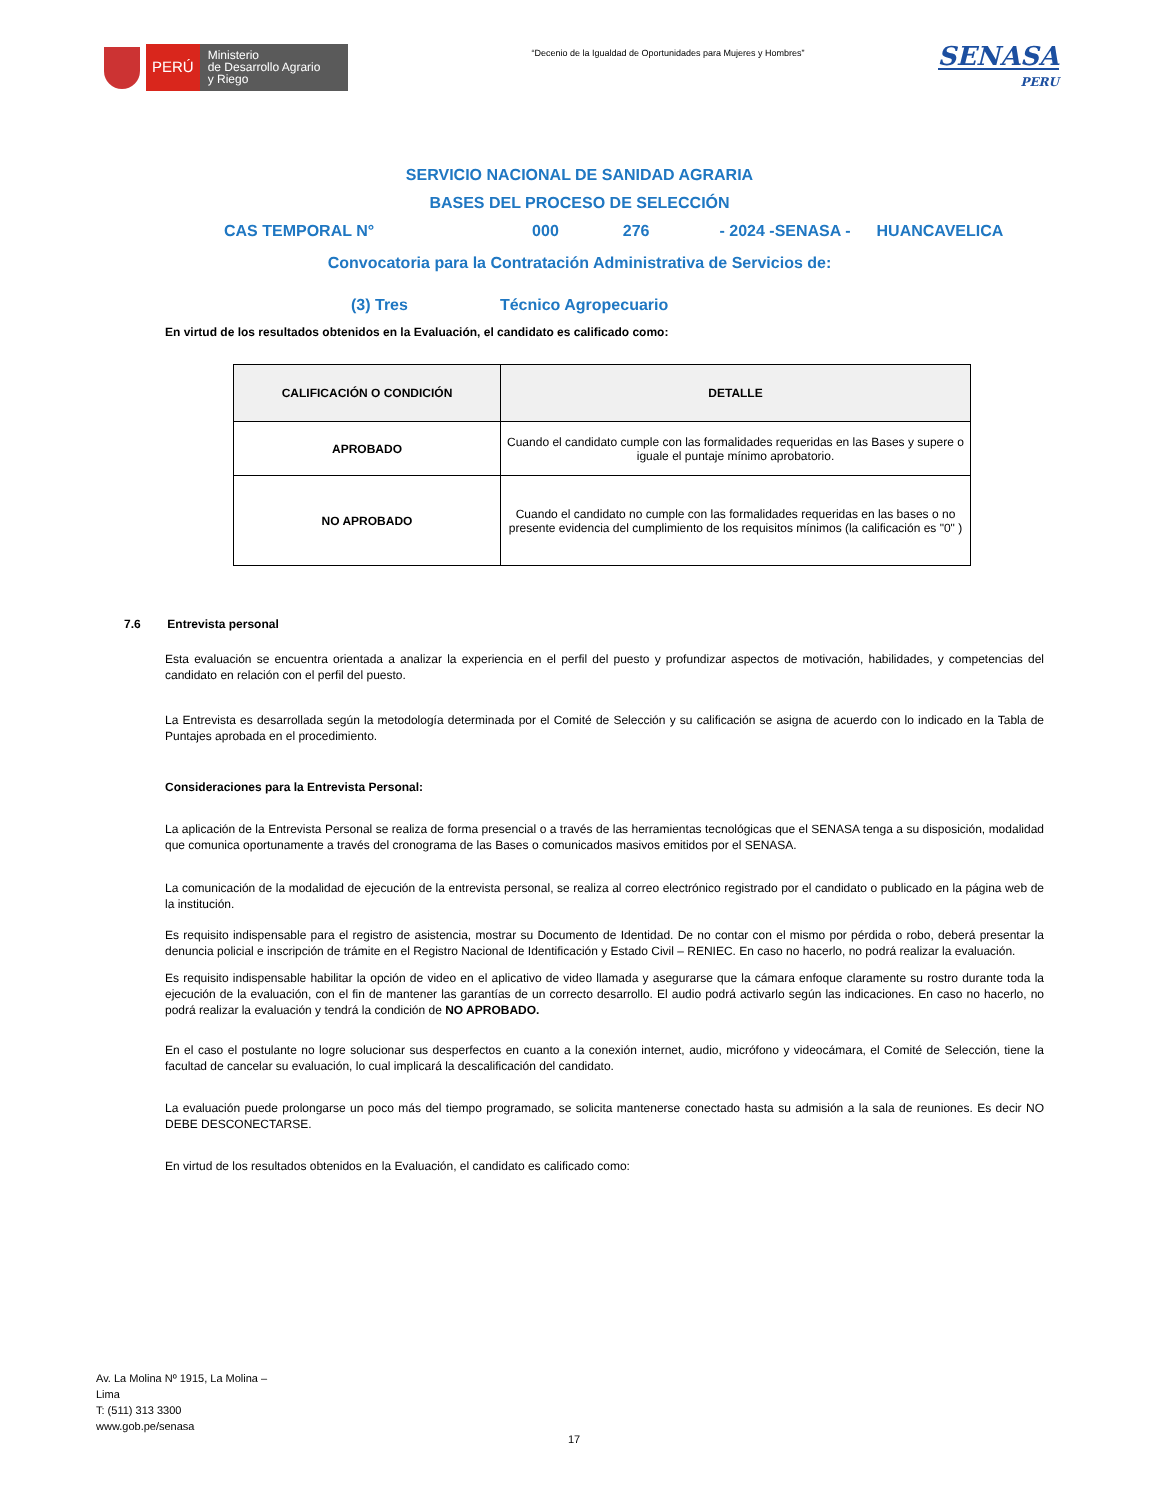PERÚ
Ministerio
de Desarrollo Agrario
y Riego
“Decenio de la Igualdad de Oportunidades para Mujeres y Hombres”
SENASA
PERU
SERVICIO NACIONAL DE SANIDAD AGRARIA
BASES DEL PROCESO DE SELECCIÓN
CAS TEMPORAL N° 000 276 - 2024 -SENASA - HUANCAVELICA
Convocatoria para la Contratación Administrativa de Servicios de:
(3) Tres Técnico Agropecuario
En virtud de los resultados obtenidos en la Evaluación, el candidato es calificado como:
| CALIFICACIÓN O CONDICIÓN | DETALLE |
| --- | --- |
| APROBADO | Cuando el candidato cumple con las formalidades requeridas en las Bases y supere o iguale el puntaje mínimo aprobatorio. |
| NO APROBADO | Cuando el candidato no cumple con las formalidades requeridas en las bases o no presente evidencia del cumplimiento de los requisitos mínimos (la calificación es "0" ) |
7.6 Entrevista personal
Esta evaluación se encuentra orientada a analizar la experiencia en el perfil del puesto y profundizar aspectos de motivación, habilidades, y competencias del candidato en relación con el perfil del puesto.
La Entrevista es desarrollada según la metodología determinada por el Comité de Selección y su calificación se asigna de acuerdo con lo indicado en la Tabla de Puntajes aprobada en el procedimiento.
Consideraciones para la Entrevista Personal:
La aplicación de la Entrevista Personal se realiza de forma presencial o a través de las herramientas tecnológicas que el SENASA tenga a su disposición, modalidad que comunica oportunamente a través del cronograma de las Bases o comunicados masivos emitidos por el SENASA.
La comunicación de la modalidad de ejecución de la entrevista personal, se realiza al correo electrónico registrado por el candidato o publicado en la página web de la institución.
Es requisito indispensable para el registro de asistencia, mostrar su Documento de Identidad. De no contar con el mismo por pérdida o robo, deberá presentar la denuncia policial e inscripción de trámite en el Registro Nacional de Identificación y Estado Civil – RENIEC. En caso no hacerlo, no podrá realizar la evaluación.
Es requisito indispensable habilitar la opción de video en el aplicativo de video llamada y asegurarse que la cámara enfoque claramente su rostro durante toda la ejecución de la evaluación, con el fin de mantener las garantías de un correcto desarrollo. El audio podrá activarlo según las indicaciones. En caso no hacerlo, no podrá realizar la evaluación y tendrá la condición de NO APROBADO.
En el caso el postulante no logre solucionar sus desperfectos en cuanto a la conexión internet, audio, micrófono y videocámara, el Comité de Selección, tiene la facultad de cancelar su evaluación, lo cual implicará la descalificación del candidato.
La evaluación puede prolongarse un poco más del tiempo programado, se solicita mantenerse conectado hasta su admisión a la sala de reuniones. Es decir NO DEBE DESCONECTARSE.
En virtud de los resultados obtenidos en la Evaluación, el candidato es calificado como:
Av. La Molina Nº 1915, La Molina –
Lima
T: (511) 313 3300
www.gob.pe/senasa
17